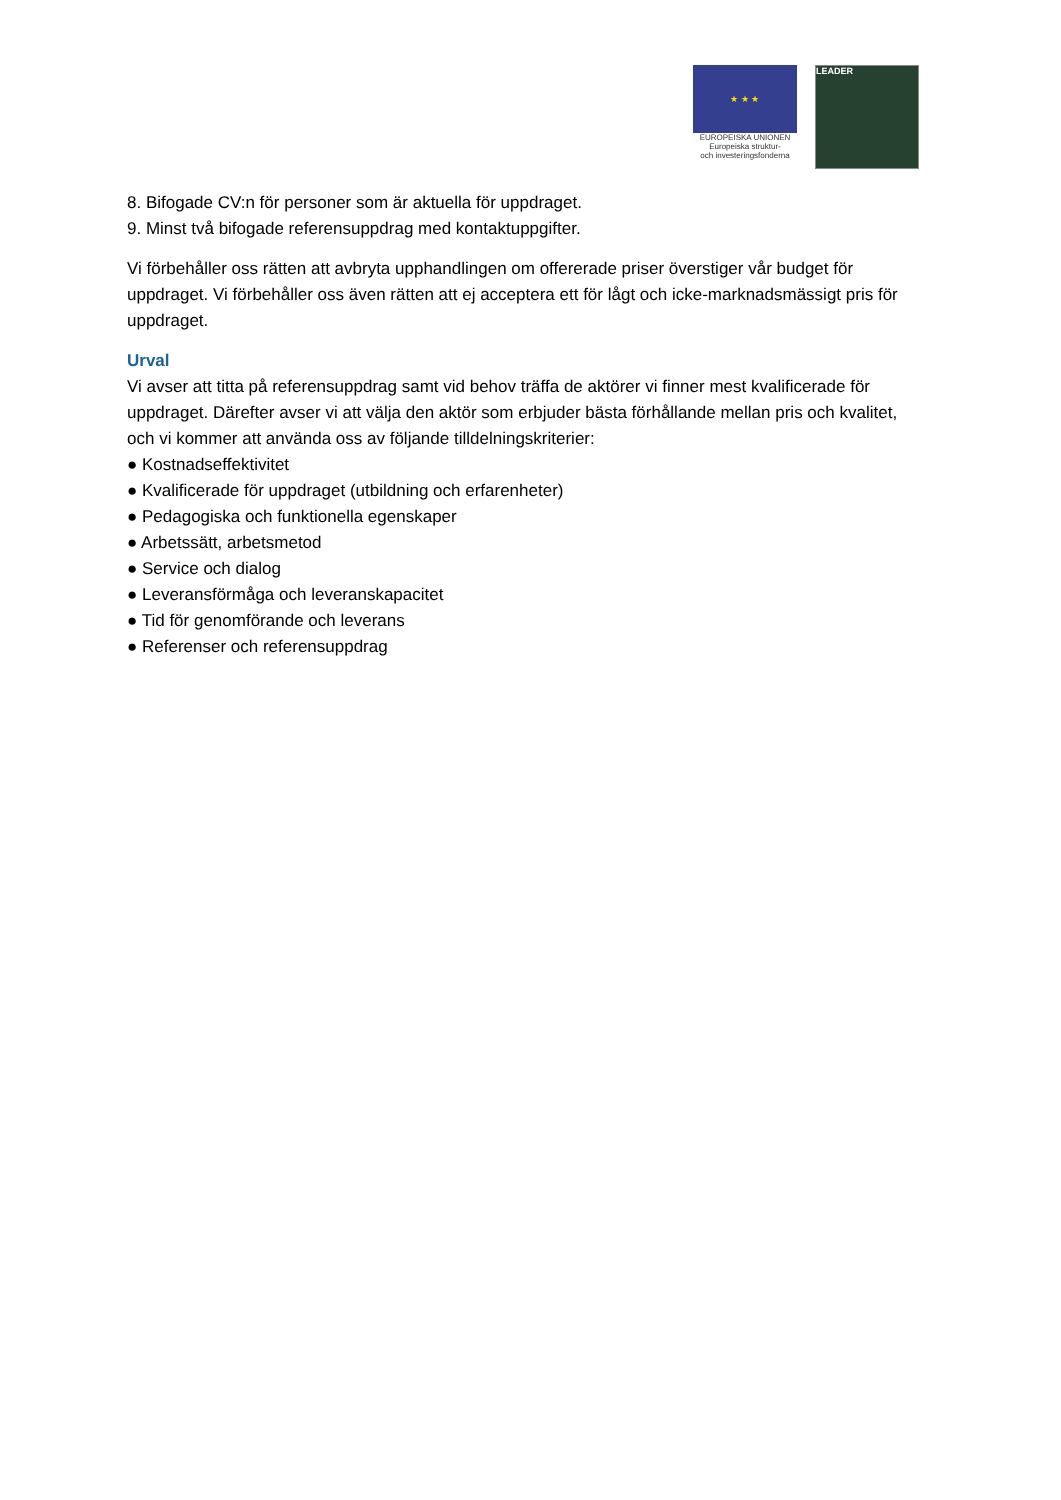★ ★ ★
EUROPEISKA UNIONEN
Europeiska struktur-
och investeringsfonderna
LEADER
8. Bifogade CV:n för personer som är aktuella för uppdraget.
9. Minst två bifogade referensuppdrag med kontaktuppgifter.
Vi förbehåller oss rätten att avbryta upphandlingen om offererade priser överstiger vår budget för uppdraget. Vi förbehåller oss även rätten att ej acceptera ett för lågt och icke-marknadsmässigt pris för uppdraget.
Urval
Vi avser att titta på referensuppdrag samt vid behov träffa de aktörer vi finner mest kvalificerade för uppdraget. Därefter avser vi att välja den aktör som erbjuder bästa förhållande mellan pris och kvalitet, och vi kommer att använda oss av följande tilldelningskriterier:
● Kostnadseffektivitet
● Kvalificerade för uppdraget (utbildning och erfarenheter)
● Pedagogiska och funktionella egenskaper
● Arbetssätt, arbetsmetod
● Service och dialog
● Leveransförmåga och leveranskapacitet
● Tid för genomförande och leverans
● Referenser och referensuppdrag